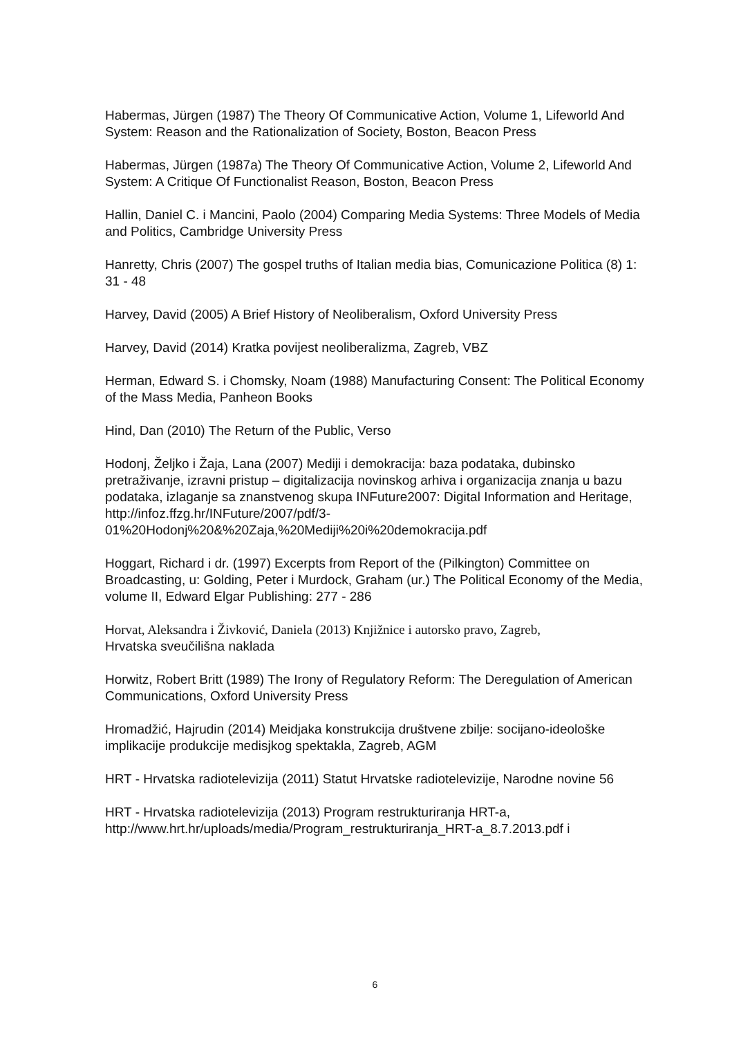Habermas, Jürgen (1987) The Theory Of Communicative Action, Volume 1, Lifeworld And System: Reason and the Rationalization of Society, Boston, Beacon Press
Habermas, Jürgen (1987a) The Theory Of Communicative Action, Volume 2, Lifeworld And System: A Critique Of Functionalist Reason, Boston, Beacon Press
Hallin, Daniel C. i Mancini, Paolo (2004) Comparing Media Systems: Three Models of Media and Politics, Cambridge University Press
Hanretty, Chris (2007) The gospel truths of Italian media bias, Comunicazione Politica (8) 1: 31 - 48
Harvey, David (2005) A Brief History of Neoliberalism, Oxford University Press
Harvey, David (2014) Kratka povijest neoliberalizma, Zagreb, VBZ
Herman, Edward S. i Chomsky, Noam (1988) Manufacturing Consent: The Political Economy of the Mass Media, Panheon Books
Hind, Dan (2010) The Return of the Public, Verso
Hodonj, Željko i Žaja, Lana (2007) Mediji i demokracija: baza podataka, dubinsko pretraživanje, izravni pristup – digitalizacija novinskog arhiva i organizacija znanja u bazu podataka, izlaganje sa znanstvenog skupa INFuture2007: Digital Information and Heritage, http://infoz.ffzg.hr/INFuture/2007/pdf/3-01%20Hodonj%20&%20Zaja,%20Mediji%20i%20demokracija.pdf
Hoggart, Richard i dr. (1997) Excerpts from Report of the (Pilkington) Committee on Broadcasting, u: Golding, Peter i Murdock, Graham (ur.) The Political Economy of the Media, volume II, Edward Elgar Publishing: 277 - 286
Horvat, Aleksandra i Živković, Daniela (2013) Knjižnice i autorsko pravo, Zagreb,
Hrvatska sveučilišna naklada
Horwitz, Robert Britt (1989) The Irony of Regulatory Reform: The Deregulation of American Communications, Oxford University Press
Hromadžić, Hajrudin (2014) Meidjaka konstrukcija društvene zbilje: socijano-ideološke implikacije produkcije medisjkog spektakla, Zagreb, AGM
HRT - Hrvatska radiotelevizija (2011) Statut Hrvatske radiotelevizije, Narodne novine 56
HRT - Hrvatska radiotelevizija (2013) Program restrukturiranja HRT-a, http://www.hrt.hr/uploads/media/Program_restrukturiranja_HRT-a_8.7.2013.pdf i
6